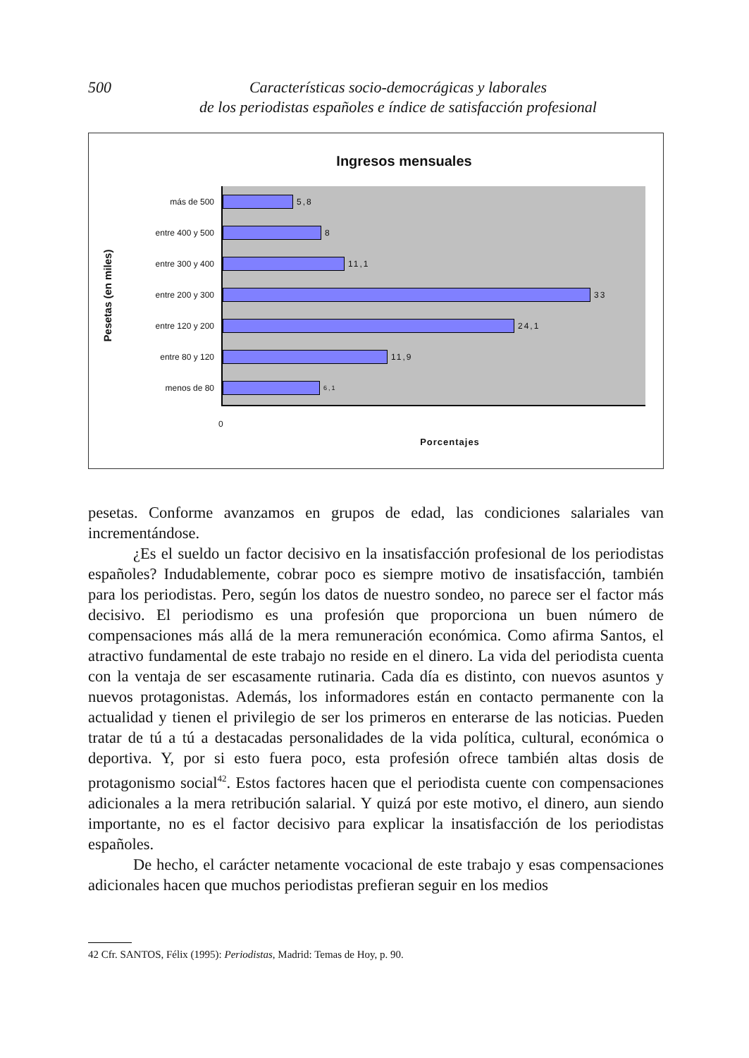500
Características socio-democrágicas y laborales
de los periodistas españoles e índice de satisfacción profesional
Ingresos mensuales
Pesetas (en miles)
más de 500
5,8
entre 400 y 500
8
entre 300 y 400
11,1
entre 200 y 300
33
entre 120 y 200
24,1
entre 80 y 120
11,9
menos de 80
6,1
0
Porcentajes
pesetas. Conforme avanzamos en grupos de edad, las condiciones salariales van incrementándose.
¿Es el sueldo un factor decisivo en la insatisfacción profesional de los periodistas españoles? Indudablemente, cobrar poco es siempre motivo de insatisfacción, también para los periodistas. Pero, según los datos de nuestro sondeo, no parece ser el factor más decisivo. El periodismo es una profesión que proporciona un buen número de compensaciones más allá de la mera remuneración económica. Como afirma Santos, el atractivo fundamental de este trabajo no reside en el dinero. La vida del periodista cuenta con la ventaja de ser escasamente rutinaria. Cada día es distinto, con nuevos asuntos y nuevos protagonistas. Además, los informadores están en contacto permanente con la actualidad y tienen el privilegio de ser los primeros en enterarse de las noticias. Pueden tratar de tú a tú a destacadas personalidades de la vida política, cultural, económica o deportiva. Y, por si esto fuera poco, esta profesión ofrece también altas dosis de protagonismo social<sup>42</sup>. Estos factores hacen que el periodista cuente con compensaciones adicionales a la mera retribución salarial. Y quizá por este motivo, el dinero, aun siendo importante, no es el factor decisivo para explicar la insatisfacción de los periodistas españoles.
De hecho, el carácter netamente vocacional de este trabajo y esas compensaciones adicionales hacen que muchos periodistas prefieran seguir en los medios
42 Cfr. SANTOS, Félix (1995): Periodistas, Madrid: Temas de Hoy, p. 90.